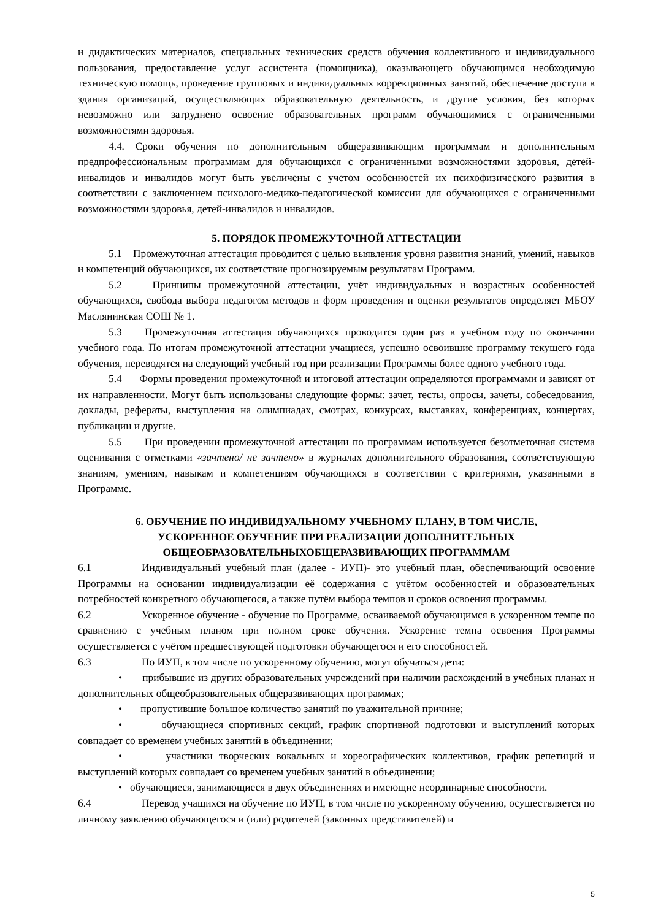и дидактических материалов, специальных технических средств обучения коллективного и индивидуального пользования, предоставление услуг ассистента (помощника), оказывающего обучающимся необходимую техническую помощь, проведение групповых и индивидуальных коррекционных занятий, обеспечение доступа в здания организаций, осуществляющих образовательную деятельность, и другие условия, без которых невозможно или затруднено освоение образовательных программ обучающимися с ограниченными возможностями здоровья.
4.4. Сроки обучения по дополнительным общеразвивающим программам и дополнительным предпрофессиональным программам для обучающихся с ограниченными возможностями здоровья, детей-инвалидов и инвалидов могут быть увеличены с учетом особенностей их психофизического развития в соответствии с заключением психолого-медико-педагогической комиссии для обучающихся с ограниченными возможностями здоровья, детей-инвалидов и инвалидов.
5. ПОРЯДОК ПРОМЕЖУТОЧНОЙ АТТЕСТАЦИИ
5.1 Промежуточная аттестация проводится с целью выявления уровня развития знаний, умений, навыков и компетенций обучающихся, их соответствие прогнозируемым результатам Программ.
5.2 Принципы промежуточной аттестации, учёт индивидуальных и возрастных особенностей обучающихся, свобода выбора педагогом методов и форм проведения и оценки результатов определяет МБОУ Маслянинская СОШ № 1.
5.3 Промежуточная аттестация обучающихся проводится один раз в учебном году по окончании учебного года. По итогам промежуточной аттестации учащиеся, успешно освоившие программу текущего года обучения, переводятся на следующий учебный год при реализации Программы более одного учебного года.
5.4 Формы проведения промежуточной и итоговой аттестации определяются программами и зависят от их направленности. Могут быть использованы следующие формы: зачет, тесты, опросы, зачеты, собеседования, доклады, рефераты, выступления на олимпиадах, смотрах, конкурсах, выставках, конференциях, концертах, публикации и другие.
5.5 При проведении промежуточной аттестации по программам используется безотметочная система оценивания с отметками «зачтено/ не зачтено» в журналах дополнительного образования, соответствующую знаниям, умениям, навыкам и компетенциям обучающихся в соответствии с критериями, указанными в Программе.
6. ОБУЧЕНИЕ ПО ИНДИВИДУАЛЬНОМУ УЧЕБНОМУ ПЛАНУ, В ТОМ ЧИСЛЕ,
УСКОРЕННОЕ ОБУЧЕНИЕ ПРИ РЕАЛИЗАЦИИ ДОПОЛНИТЕЛЬНЫХ
ОБЩЕОБРАЗОВАТЕЛЬНЫХОБЩЕРАЗВИВАЮЩИХ ПРОГРАММАМ
6.1 Индивидуальный учебный план (далее - ИУП)- это учебный план, обеспечивающий освоение Программы на основании индивидуализации её содержания с учётом особенностей и образовательных потребностей конкретного обучающегося, а также путём выбора темпов и сроков освоения программы.
6.2 Ускоренное обучение - обучение по Программе, осваиваемой обучающимся в ускоренном темпе по сравнению с учебным планом при полном сроке обучения. Ускорение темпа освоения Программы осуществляется с учётом предшествующей подготовки обучающегося и его способностей.
6.3 По ИУП, в том числе по ускоренному обучению, могут обучаться дети:
• прибывшие из других образовательных учреждений при наличии расхождений в учебных планах н дополнительных общеобразовательных общеразвивающих программах;
• пропустившие большое количество занятий по уважительной причине;
• обучающиеся спортивных секций, график спортивной подготовки и выступлений которых совпадает со временем учебных занятий в объединении;
• участники творческих вокальных и хореографических коллективов, график репетиций и выступлений которых совпадает со временем учебных занятий в объединении;
• обучающиеся, занимающиеся в двух объединениях и имеющие неординарные способности.
6.4 Перевод учащихся на обучение по ИУП, в том числе по ускоренному обучению, осуществляется по личному заявлению обучающегося и (или) родителей (законных представителей) и
5